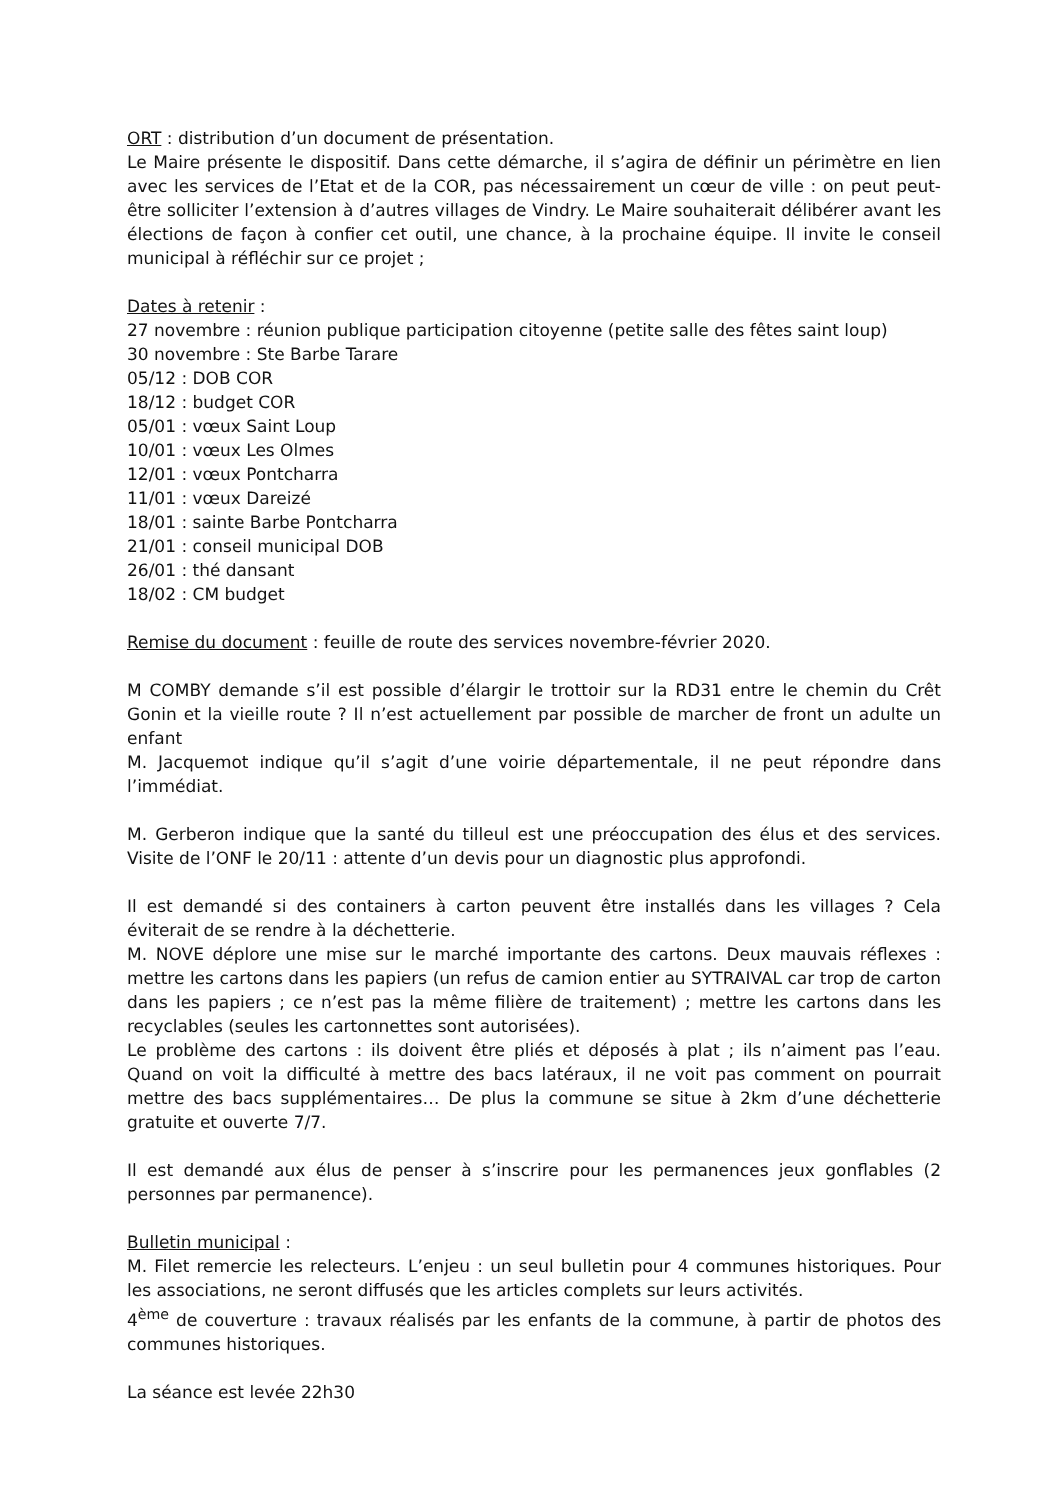ORT : distribution d’un document de présentation.
Le Maire présente le dispositif. Dans cette démarche, il s’agira de définir un périmètre en lien avec les services de l’Etat et de la COR, pas nécessairement un cœur de ville : on peut peut-être solliciter l’extension à d’autres villages de Vindry. Le Maire souhaiterait délibérer avant les élections de façon à confier cet outil, une chance, à la prochaine équipe. Il invite le conseil municipal à réfléchir sur ce projet ;
Dates à retenir :
27 novembre : réunion publique participation citoyenne (petite salle des fêtes saint loup)
30 novembre : Ste Barbe Tarare
05/12 : DOB COR
18/12 : budget COR
05/01 : vœux Saint Loup
10/01 : vœux Les Olmes
12/01 : vœux Pontcharra
11/01 : vœux Dareizé
18/01 : sainte Barbe Pontcharra
21/01 : conseil municipal DOB
26/01 : thé dansant
18/02 : CM budget
Remise du document : feuille de route des services novembre-février 2020.
M COMBY demande s’il est possible d’élargir le trottoir sur la RD31 entre le chemin du Crêt Gonin et la vieille route ? Il n’est actuellement par possible de marcher de front un adulte un enfant
M. Jacquemot indique qu’il s’agit d’une voirie départementale, il ne peut répondre dans l’immédiat.
M. Gerberon indique que la santé du tilleul est une préoccupation des élus et des services. Visite de l’ONF le 20/11 : attente d’un devis pour un diagnostic plus approfondi.
Il est demandé si des containers à carton peuvent être installés dans les villages ? Cela éviterait de se rendre à la déchetterie.
M. NOVE déplore une mise sur le marché importante des cartons. Deux mauvais réflexes : mettre les cartons dans les papiers (un refus de camion entier au SYTRAIVAL car trop de carton dans les papiers ; ce n’est pas la même filière de traitement) ; mettre les cartons dans les recyclables (seules les cartonnettes sont autorisées).
Le problème des cartons : ils doivent être pliés et déposés à plat ; ils n’aiment pas l’eau. Quand on voit la difficulté à mettre des bacs latéraux, il ne voit pas comment on pourrait mettre des bacs supplémentaires… De plus la commune se situe à 2km d’une déchetterie gratuite et ouverte 7/7.
Il est demandé aux élus de penser à s’inscrire pour les permanences jeux gonflables (2 personnes par permanence).
Bulletin municipal :
M. Filet remercie les relecteurs. L’enjeu : un seul bulletin pour 4 communes historiques. Pour les associations, ne seront diffusés que les articles complets sur leurs activités.
4<sup>ème</sup> de couverture : travaux réalisés par les enfants de la commune, à partir de photos des communes historiques.
La séance est levée 22h30